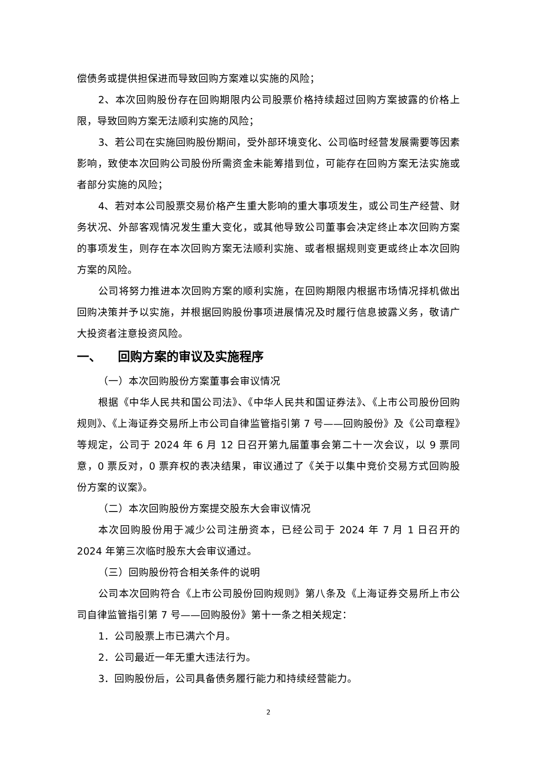偿债务或提供担保进而导致回购方案难以实施的风险；
2、本次回购股份存在回购期限内公司股票价格持续超过回购方案披露的价格上限，导致回购方案无法顺利实施的风险；
3、若公司在实施回购股份期间，受外部环境变化、公司临时经营发展需要等因素影响，致使本次回购公司股份所需资金未能筹措到位，可能存在回购方案无法实施或者部分实施的风险；
4、若对本公司股票交易价格产生重大影响的重大事项发生，或公司生产经营、财务状况、外部客观情况发生重大变化，或其他导致公司董事会决定终止本次回购方案的事项发生，则存在本次回购方案无法顺利实施、或者根据规则变更或终止本次回购方案的风险。
公司将努力推进本次回购方案的顺利实施，在回购期限内根据市场情况择机做出回购决策并予以实施，并根据回购股份事项进展情况及时履行信息披露义务，敬请广大投资者注意投资风险。
一、 回购方案的审议及实施程序
（一）本次回购股份方案董事会审议情况
根据《中华人民共和国公司法》、《中华人民共和国证券法》、《上市公司股份回购规则》、《上海证券交易所上市公司自律监管指引第 7 号——回购股份》及《公司章程》等规定，公司于 2024 年 6 月 12 日召开第九届董事会第二十一次会议，以 9 票同意，0 票反对，0 票弃权的表决结果，审议通过了《关于以集中竞价交易方式回购股份方案的议案》。
（二）本次回购股份方案提交股东大会审议情况
本次回购股份用于减少公司注册资本，已经公司于 2024 年 7 月 1 日召开的 2024 年第三次临时股东大会审议通过。
（三）回购股份符合相关条件的说明
公司本次回购符合《上市公司股份回购规则》第八条及《上海证券交易所上市公司自律监管指引第 7 号——回购股份》第十一条之相关规定：
1．公司股票上市已满六个月。
2．公司最近一年无重大违法行为。
3．回购股份后，公司具备债务履行能力和持续经营能力。
2